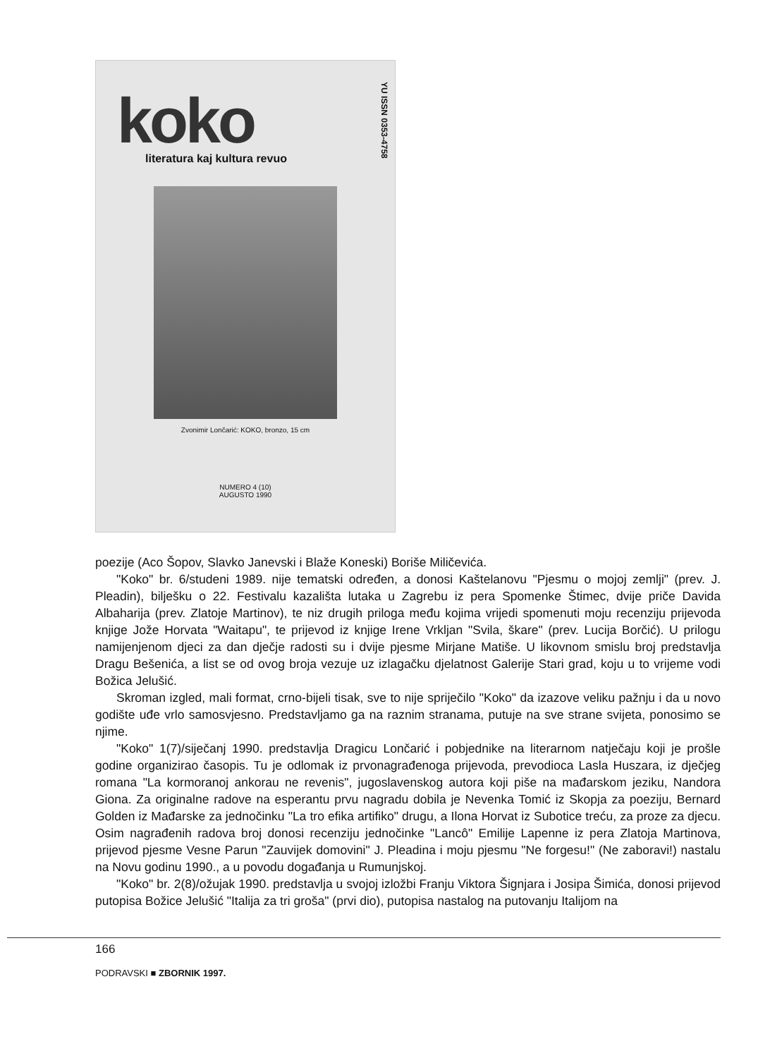YU ISSN 0353-4758
koko
literatura kaj kultura revuo
Zvonimir Lončarić: KOKO, bronzo, 15 cm
NUMERO 4 (10)
AUGUSTO 1990
poezije (Aco Šopov, Slavko Janevski i Blaže Koneski) Boriše Miličevića.
"Koko" br. 6/studeni 1989. nije tematski određen, a donosi Kaštelanovu "Pjesmu o mojoj zemlji" (prev. J. Pleadin), bilješku o 22. Festivalu kazališta lutaka u Zagrebu iz pera Spomenke Štimec, dvije priče Davida Albaharija (prev. Zlatoje Martinov), te niz drugih priloga među kojima vrijedi spomenuti moju recenziju prijevoda knjige Jože Horvata "Waitapu", te prijevod iz knjige Irene Vrkljan "Svila, škare" (prev. Lucija Borčić). U prilogu namijenjenom djeci za dan dječje radosti su i dvije pjesme Mirjane Matiše. U likovnom smislu broj predstavlja Dragu Bešenića, a list se od ovog broja vezuje uz izlagačku djelatnost Galerije Stari grad, koju u to vrijeme vodi Božica Jelušić.
Skroman izgled, mali format, crno-bijeli tisak, sve to nije spriječilo "Koko" da izazove veliku pažnju i da u novo godište uđe vrlo samosvjesno. Predstavljamo ga na raznim stranama, putuje na sve strane svijeta, ponosimo se njime.
"Koko" 1(7)/siječanj 1990. predstavlja Dragicu Lončarić i pobjednike na literarnom natječaju koji je prošle godine organizirao časopis. Tu je odlomak iz prvonagrađenoga prijevoda, prevodioca Lasla Huszara, iz dječjeg romana "La kormoranoj ankorau ne revenis", jugoslavenskog autora koji piše na mađarskom jeziku, Nandora Giona. Za originalne radove na esperantu prvu nagradu dobila je Nevenka Tomić iz Skopja za poeziju, Bernard Golden iz Mađarske za jednočinku "La tro efika artifiko" drugu, a Ilona Horvat iz Subotice treću, za proze za djecu. Osim nagrađenih radova broj donosi recenziju jednočinke "Lancô" Emilije Lapenne iz pera Zlatoja Martinova, prijevod pjesme Vesne Parun "Zauvijek domovini" J. Pleadina i moju pjesmu "Ne forgesu!" (Ne zaboravi!) nastalu na Novu godinu 1990., a u povodu događanja u Rumunjskoj.
"Koko" br. 2(8)/ožujak 1990. predstavlja u svojoj izložbi Franju Viktora Šignjara i Josipa Šimića, donosi prijevod putopisa Božice Jelušić "Italija za tri groša" (prvi dio), putopisa nastalog na putovanju Italijom na
166
PODRAVSKI ■ ZBORNIK 1997.